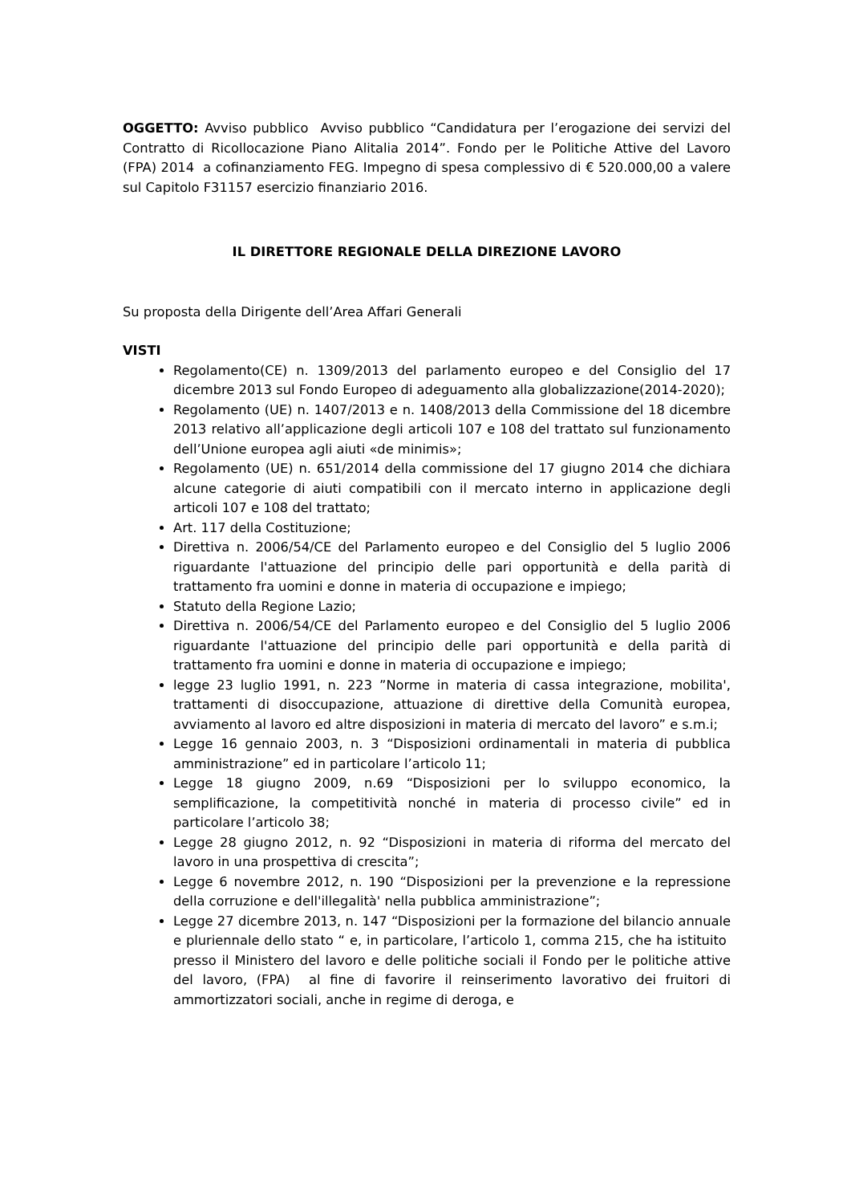OGGETTO: Avviso pubblico Avviso pubblico “Candidatura per l’erogazione dei servizi del Contratto di Ricollocazione Piano Alitalia 2014”. Fondo per le Politiche Attive del Lavoro (FPA) 2014 a cofinanziamento FEG. Impegno di spesa complessivo di € 520.000,00 a valere sul Capitolo F31157 esercizio finanziario 2016.
IL DIRETTORE REGIONALE DELLA DIREZIONE LAVORO
Su proposta della Dirigente dell’Area Affari Generali
VISTI
Regolamento(CE) n. 1309/2013 del parlamento europeo e del Consiglio del 17 dicembre 2013 sul Fondo Europeo di adeguamento alla globalizzazione(2014-2020);
Regolamento (UE) n. 1407/2013 e n. 1408/2013 della Commissione del 18 dicembre 2013 relativo all’applicazione degli articoli 107 e 108 del trattato sul funzionamento dell’Unione europea agli aiuti «de minimis»;
Regolamento (UE) n. 651/2014 della commissione del 17 giugno 2014 che dichiara alcune categorie di aiuti compatibili con il mercato interno in applicazione degli articoli 107 e 108 del trattato;
Art. 117 della Costituzione;
Direttiva n. 2006/54/CE del Parlamento europeo e del Consiglio del 5 luglio 2006 riguardante l'attuazione del principio delle pari opportunità e della parità di trattamento fra uomini e donne in materia di occupazione e impiego;
Statuto della Regione Lazio;
Direttiva n. 2006/54/CE del Parlamento europeo e del Consiglio del 5 luglio 2006 riguardante l'attuazione del principio delle pari opportunità e della parità di trattamento fra uomini e donne in materia di occupazione e impiego;
legge 23 luglio 1991, n. 223 ”Norme in materia di cassa integrazione, mobilita', trattamenti di disoccupazione, attuazione di direttive della Comunità europea, avviamento al lavoro ed altre disposizioni in materia di mercato del lavoro” e s.m.i;
Legge 16 gennaio 2003, n. 3 “Disposizioni ordinamentali in materia di pubblica amministrazione” ed in particolare l’articolo 11;
Legge 18 giugno 2009, n.69 “Disposizioni per lo sviluppo economico, la semplificazione, la competitività nonché in materia di processo civile” ed in particolare l’articolo 38;
Legge 28 giugno 2012, n. 92 “Disposizioni in materia di riforma del mercato del lavoro in una prospettiva di crescita”;
Legge 6 novembre 2012, n. 190 “Disposizioni per la prevenzione e la repressione della corruzione e dell'illegalità' nella pubblica amministrazione”;
Legge 27 dicembre 2013, n. 147 “Disposizioni per la formazione del bilancio annuale e pluriennale dello stato “ e, in particolare, l’articolo 1, comma 215, che ha istituito presso il Ministero del lavoro e delle politiche sociali il Fondo per le politiche attive del lavoro, (FPA) al fine di favorire il reinserimento lavorativo dei fruitori di ammortizzatori sociali, anche in regime di deroga, e